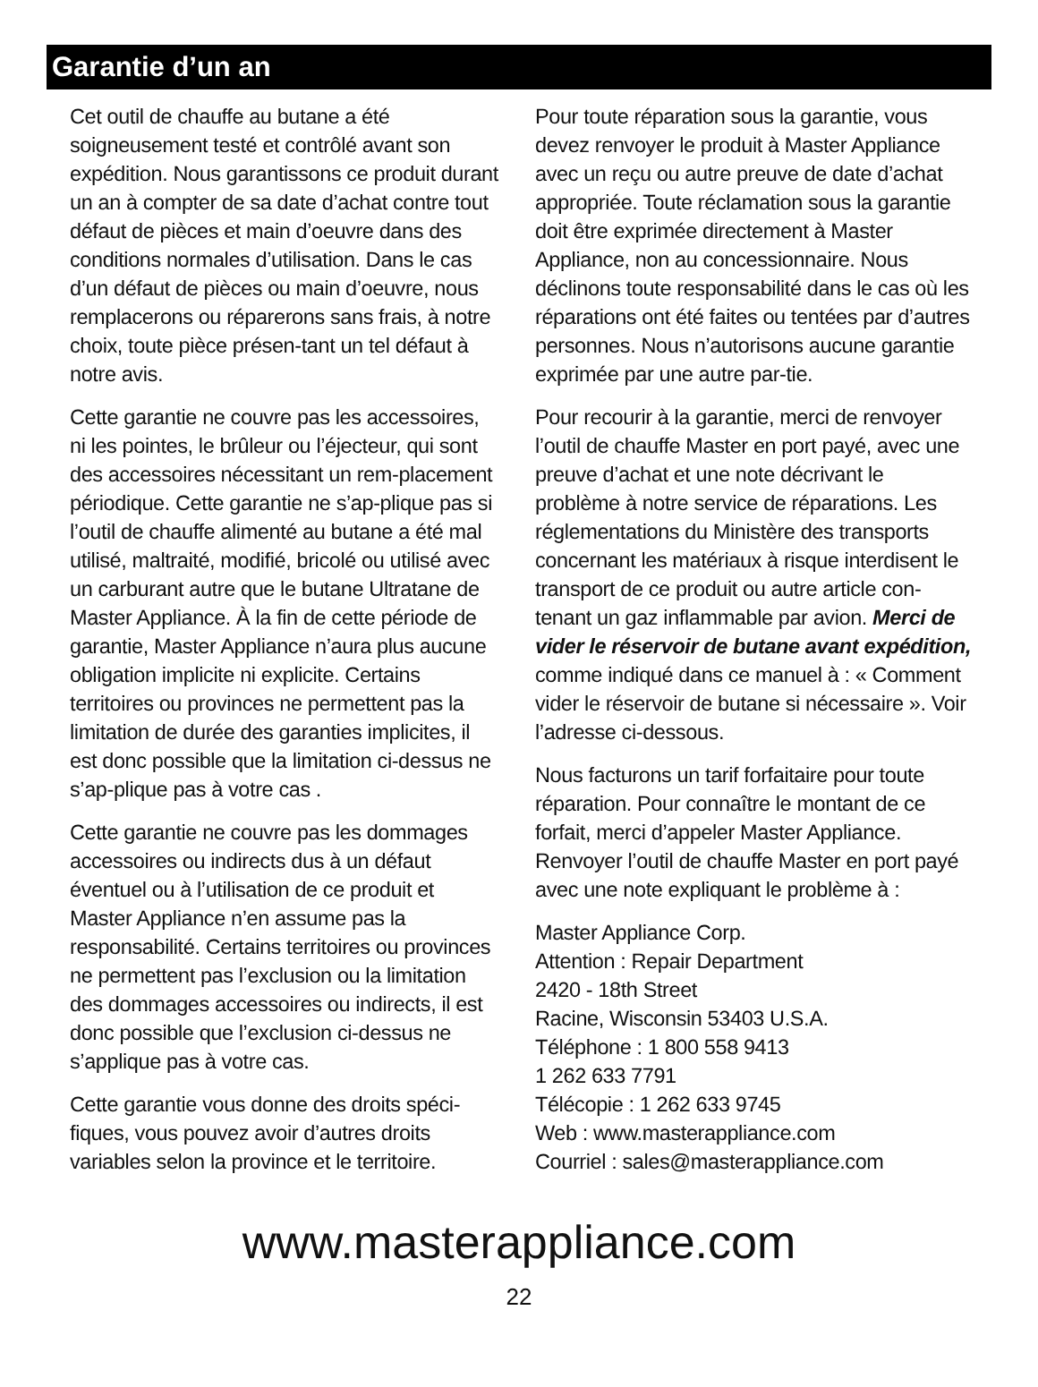Garantie d’un an
Cet outil de chauffe au butane a été soigneusement testé et contrôlé avant son expédition. Nous garantissons ce produit durant un an à compter de sa date d’achat contre tout défaut de pièces et main d’oeuvre dans des conditions normales d’utilisation. Dans le cas d’un défaut de pièces ou main d’oeuvre, nous remplacerons ou réparerons sans frais, à notre choix, toute pièce présen-tant un tel défaut à notre avis.
Cette garantie ne couvre pas les accessoires, ni les pointes, le brûleur ou l’éjecteur, qui sont des accessoires nécessitant un rem-placement périodique. Cette garantie ne s’ap-plique pas si l’outil de chauffe alimenté au butane a été mal utilisé, maltraité, modifié, bricolé ou utilisé avec un carburant autre que le butane Ultratane de Master Appliance. À la fin de cette période de garantie, Master Appliance n’aura plus aucune obligation implicite ni explicite. Certains territoires ou provinces ne permettent pas la limitation de durée des garanties implicites, il est donc possible que la limitation ci-dessus ne s’ap-plique pas à votre cas .
Cette garantie ne couvre pas les dommages accessoires ou indirects dus à un défaut éventuel ou à l’utilisation de ce produit et Master Appliance n’en assume pas la responsabilité. Certains territoires ou provinces ne permettent pas l’exclusion ou la limitation des dommages accessoires ou indirects, il est donc possible que l’exclusion ci-dessus ne s’applique pas à votre cas.
Cette garantie vous donne des droits spéci-fiques, vous pouvez avoir d’autres droits variables selon la province et le territoire.
Pour toute réparation sous la garantie, vous devez renvoyer le produit à Master Appliance avec un reçu ou autre preuve de date d’achat appropriée. Toute réclamation sous la garantie doit être exprimée directement à Master Appliance, non au concessionnaire. Nous déclinons toute responsabilité dans le cas où les réparations ont été faites ou tentées par d’autres personnes. Nous n’autorisons aucune garantie exprimée par une autre par-tie.
Pour recourir à la garantie, merci de renvoyer l’outil de chauffe Master en port payé, avec une preuve d’achat et une note décrivant le problème à notre service de réparations. Les réglementations du Ministère des transports concernant les matériaux à risque interdisent le transport de ce produit ou autre article con-tenant un gaz inflammable par avion. Merci de vider le réservoir de butane avant expédition, comme indiqué dans ce manuel à : « Comment vider le réservoir de butane si nécessaire ». Voir l’adresse ci-dessous.
Nous facturons un tarif forfaitaire pour toute réparation. Pour connaître le montant de ce forfait, merci d’appeler Master Appliance. Renvoyer l’outil de chauffe Master en port payé avec une note expliquant le problème à :
Master Appliance Corp.
Attention : Repair Department
2420 - 18th Street
Racine, Wisconsin 53403 U.S.A.
Téléphone : 1 800 558 9413
1 262 633 7791
Télécopie : 1 262 633 9745
Web : www.masterappliance.com
Courriel : sales@masterappliance.com
www.masterappliance.com
22